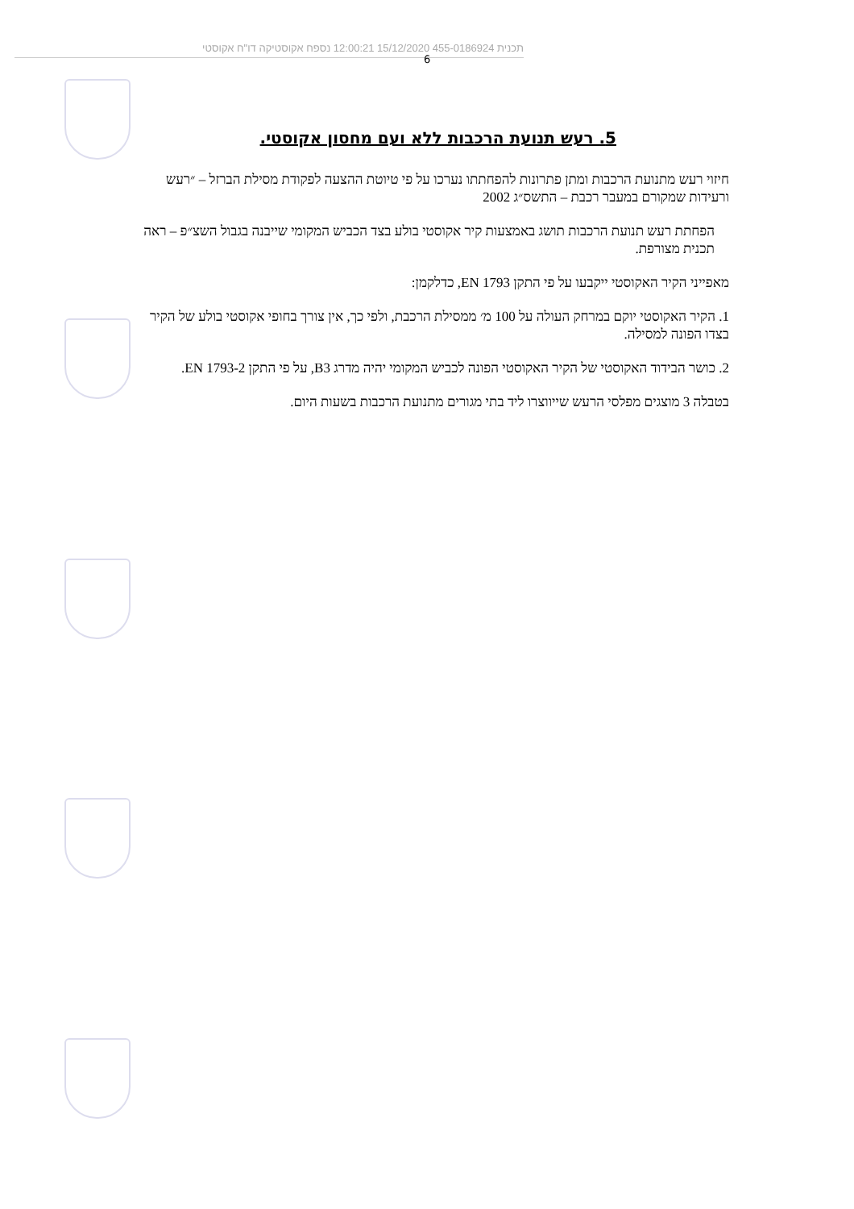תכנית 455-0186924 15/12/2020 12:00:21 נספח אקוסטיקה דו"ח אקוסטי
6
5. רעש תנועת הרכבות ללא ועם מחסון אקוסטי.
חיזוי רעש מתנועת הרכבות ומתן פתרונות להפחתתו נערכו על פי טיוטת ההצעה לפקודת מסילת הברזל – ״רעש ורעידות שמקורם במעבר רכבת – התשס״ג 2002
הפחתת רעש תנועת הרכבות תושג באמצעות קיר אקוסטי בולע בצד הכביש המקומי שייבנה בגבול השצ״פ – ראה תכנית מצורפת.
מאפייני הקיר האקוסטי ייקבעו על פי התקן EN 1793, כדלקמן:
1. הקיר האקוסטי יוקם במרחק העולה על 100 מ׳ ממסילת הרכבת, ולפי כך, אין צורך בחופי אקוסטי בולע של הקיר בצדו הפונה למסילה.
2. כושר הבידוד האקוסטי של הקיר האקוסטי הפונה לכביש המקומי יהיה מדרג B3, על פי התקן EN 1793-2.
בטבלה 3 מוצגים מפלסי הרעש שייווצרו ליד בתי מגורים מתנועת הרכבות בשעות היום.